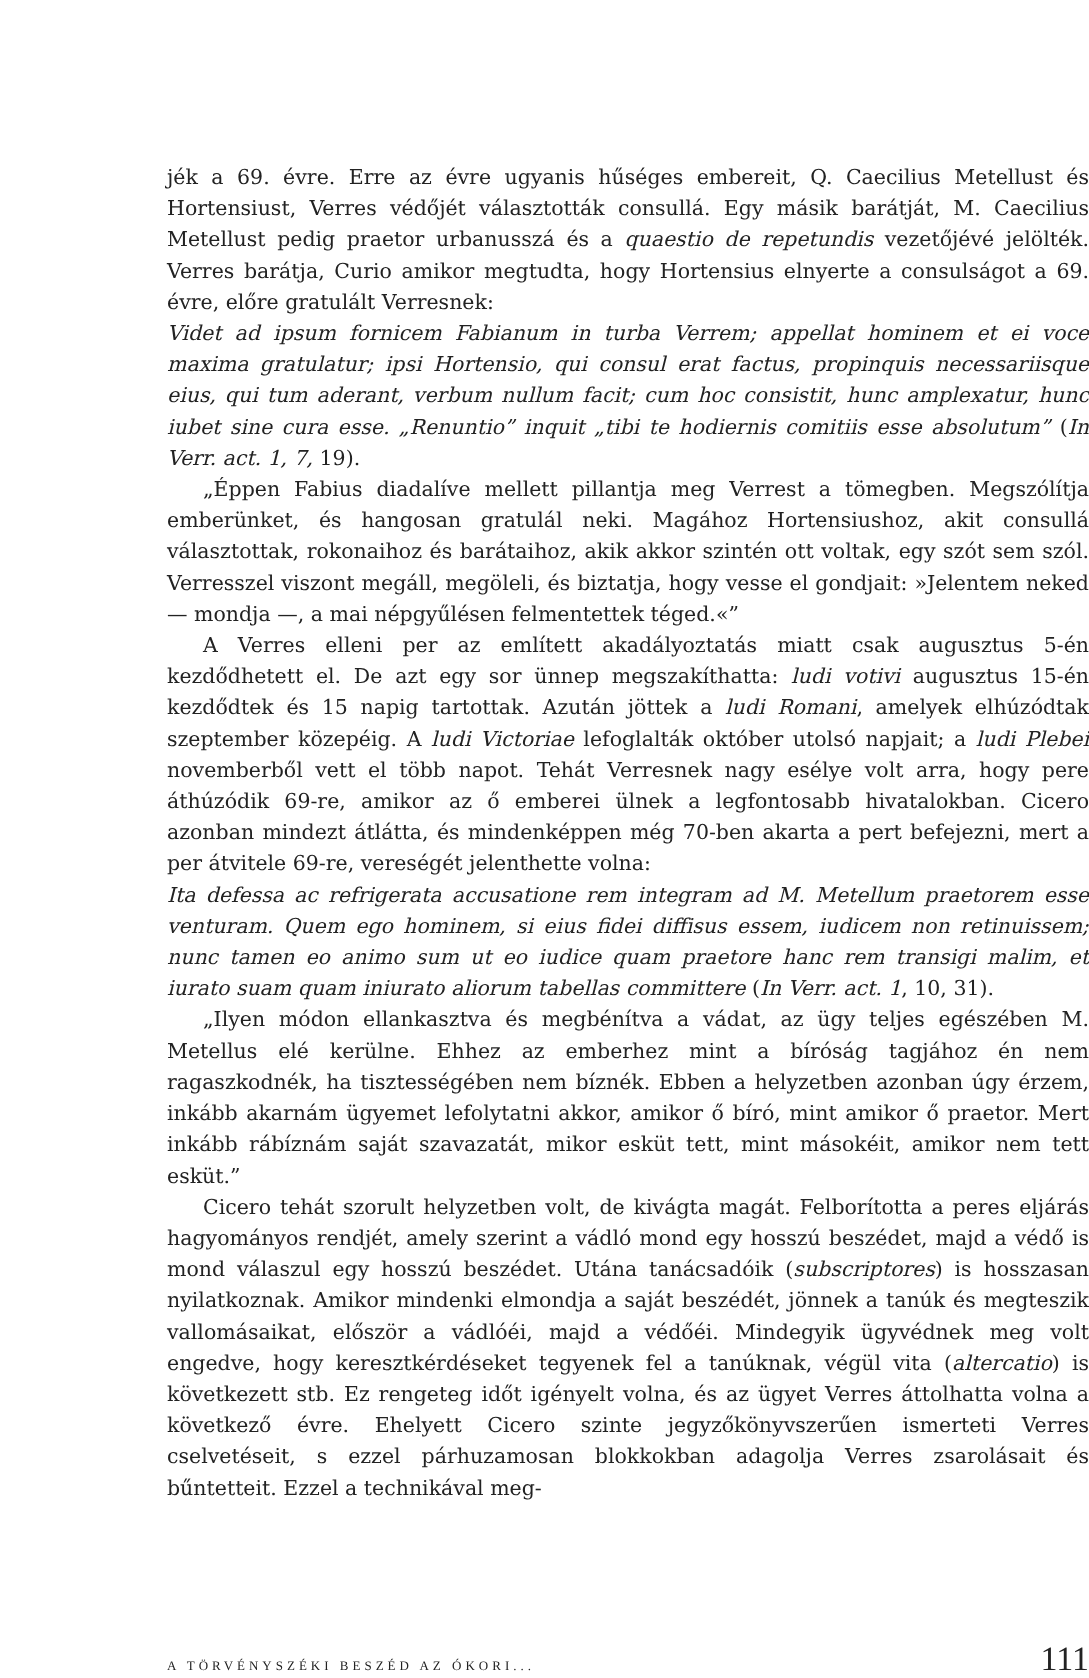jék a 69. évre. Erre az évre ugyanis hűséges embereit, Q. Caecilius Metellust és Hortensiust, Verres védőjét választották consullá. Egy másik barátját, M. Caecilius Metellust pedig praetor urbanusszá és a quaestio de repetundis vezetőjévé jelölték. Verres barátja, Curio amikor megtudta, hogy Hortensius elnyerte a consulságot a 69. évre, előre gratulált Verresnek:
Videt ad ipsum fornicem Fabianum in turba Verrem; appellat hominem et ei voce maxima gratulatur; ipsi Hortensio, qui consul erat factus, propinquis necessariisque eius, qui tum aderant, verbum nullum facit; cum hoc consistit, hunc amplexatur, hunc iubet sine cura esse. „Renuntio” inquit „tibi te hodiernis comitiis esse absolutum” (In Verr. act. 1, 7, 19).
„Éppen Fabius diadalíve mellett pillantja meg Verrest a tömegben. Megszólítja emberünket, és hangosan gratulál neki. Magához Hortensiushoz, akit consullá választottak, rokonaihoz és barátaihoz, akik akkor szintén ott voltak, egy szót sem szól. Verresszel viszont megáll, megöleli, és biztatja, hogy vesse el gondjait: »Jelentem neked — mondja —, a mai népgyűlésen felmentettek téged.«”
A Verres elleni per az említett akadályoztatás miatt csak augusztus 5-én kezdődhetett el. De azt egy sor ünnep megszakíthatta: ludi votivi augusztus 15-én kezdődtek és 15 napig tartottak. Azután jöttek a ludi Romani, amelyek elhúzódtak szeptember közepéig. A ludi Victoriae lefoglalták október utolsó napjait; a ludi Plebei novemberből vett el több napot. Tehát Verresnek nagy esélye volt arra, hogy pere áthúzódik 69-re, amikor az ő emberei ülnek a legfontosabb hivatalokban. Cicero azonban mindezt átlátta, és mindenképpen még 70-ben akarta a pert befejezni, mert a per átvitele 69-re, vereségét jelenthette volna:
Ita defessa ac refrigerata accusatione rem integram ad M. Metellum praetorem esse venturam. Quem ego hominem, si eius fidei diffisus essem, iudicem non retinuissem; nunc tamen eo animo sum ut eo iudice quam praetore hanc rem transigi malim, et iurato suam quam iniurato aliorum tabellas committere (In Verr. act. 1, 10, 31).
„Ilyen módon ellankasztva és megbénítva a vádat, az ügy teljes egészében M. Metellus elé kerülne. Ehhez az emberhez mint a bíróság tagjához én nem ragaszkodnék, ha tisztességében nem bíznék. Ebben a helyzetben azonban úgy érzem, inkább akarnám ügyemet lefolytatni akkor, amikor ő bíró, mint amikor ő praetor. Mert inkább rábíznám saját szavazatát, mikor esküt tett, mint másokéit, amikor nem tett esküt.”
Cicero tehát szorult helyzetben volt, de kivágta magát. Felborította a peres eljárás hagyományos rendjét, amely szerint a vádló mond egy hosszú beszédet, majd a védő is mond válaszul egy hosszú beszédet. Utána tanácsadóik (subscriptores) is hosszasan nyilatkoznak. Amikor mindenki elmondja a saját beszédét, jönnek a tanúk és megteszik vallomásaikat, először a vádlóéi, majd a védőéi. Mindegyik ügyvédnek meg volt engedve, hogy keresztkérdéseket tegyenek fel a tanúknak, végül vita (altercatio) is következett stb. Ez rengeteg időt igényelt volna, és az ügyet Verres áttolhatta volna a következő évre. Ehelyett Cicero szinte jegyzőkönyvszerűen ismerteti Verres cselvetéseit, s ezzel párhuzamosan blokkokban adagolja Verres zsarolásait és bűntetteit. Ezzel a technikával meg-
A TÖRVÉNYSZÉKI BESZÉD AZ ÓKORI... 111